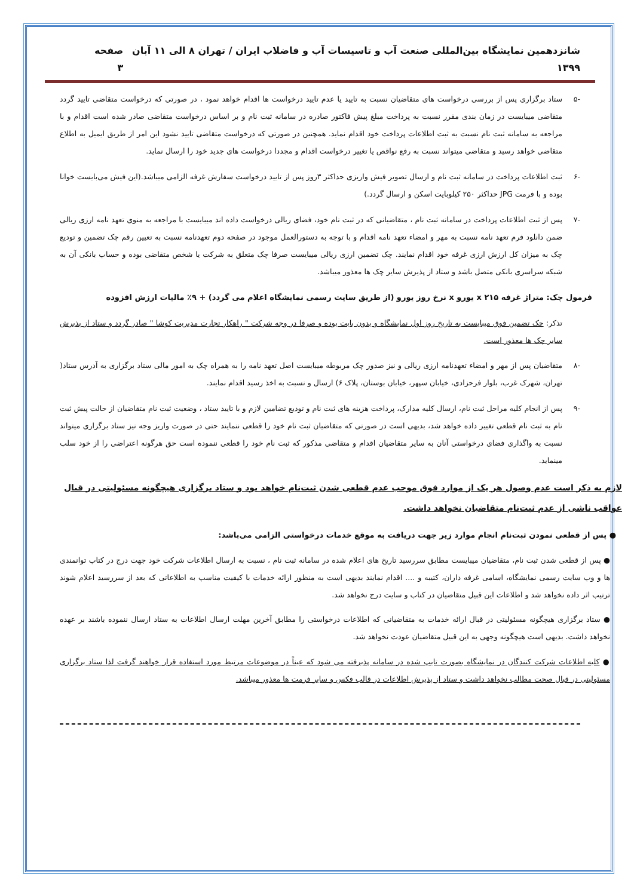شانزدهمین نمایشگاه بین‌المللی صنعت آب و تاسیسات آب و فاضلاب ایران / تهران ۸ الی ۱۱ آبان ۱۳۹۹ صفحه ۳
-۵ ستاد برگزاری پس از بررسی درخواست های متقاضیان نسبت به تایید یا عدم تایید درخواست ها اقدام خواهد نمود ، در صورتی که درخواست متقاضی تایید گردد متقاضی میبایست در زمان بندی مقرر نسبت به پرداخت مبلغ پیش فاکتور صادره در سامانه ثبت نام و بر اساس درخواست متقاضی صادر شده است اقدام و با مراجعه به سامانه ثبت نام نسبت به ثبت اطلاعات پرداخت خود اقدام نماید. همچنین در صورتی که درخواست متقاضی تایید نشود این امر از طریق ایمیل به اطلاع متقاضی خواهد رسید و متقاضی میتواند نسبت به رفع نواقص یا تغییر درخواست اقدام و مجددا درخواست های جدید خود را ارسال نماید.
-۶ ثبت اطلاعات پرداخت در سامانه ثبت نام و ارسال تصویر فیش واریزی حداکثر ۳روز پس از تایید درخواست سفارش غرفه الزامی میباشد.(این فیش می‌بایست خوانا بوده و با فرمت JPG حداکثر ۲۵۰ کیلوبایت اسکن و ارسال گردد.)
-۷ پس از ثبت اطلاعات پرداخت در سامانه ثبت نام ، متقاضیانی که در ثبت نام خود، فضای ریالی درخواست داده اند میبایست با مراجعه به منوی تعهد نامه ارزی ریالی ضمن دانلود فرم تعهد نامه نسبت به مهر و امضاء تعهد نامه اقدام و با توجه به دستورالعمل موجود در صفحه دوم تعهدنامه نسبت به تعیین رقم چک تضمین و تودیع چک به میزان کل ارزش ارزی غرفه خود اقدام نمایند. چک تضمین ارزی ریالی میبایست صرفا چک متعلق به شرکت یا شخص متقاضی بوده و حساب بانکی آن به شبکه سراسری بانکی متصل باشد و ستاد از پذیرش سایر چک ها معذور میباشد.
فرمول چک: متراژ غرفه x ۲۱۵ یورو x نرخ روز یورو (از طریق سایت رسمی نمایشگاه اعلام می گردد) + ۹٪ مالیات ارزش افزوده
تذکر: چک تضمین فوق میبایست به تاریخ روز اول نمایشگاه و بدون بابت بوده و صرفا در وجه شرکت " راهکار تجارت مدیریت کوشا " صادر گردد و ستاد از پذیرش سایر چک ها معذور است.
-۸ متقاضیان پس از مهر و امضاء تعهدنامه ارزی ریالی و نیز صدور چک مربوطه میبایست اصل تعهد نامه را به همراه چک به امور مالی ستاد برگزاری به آدرس ستاد( تهران، شهرک غرب، بلوار فرحزادی، خیابان سپهر، خیابان بوستان، پلاک ۶) ارسال و نسبت به اخذ رسید اقدام نمایند.
-۹ پس از انجام کلیه مراحل ثبت نام، ارسال کلیه مدارک، پرداخت هزینه های ثبت نام و تودیع تضامین لازم و با تایید ستاد ، وضعیت ثبت نام متقاضیان از حالت پیش ثبت نام به ثبت نام قطعی تغییر داده خواهد شد، بدیهی است در صورتی که متقاضیان ثبت نام خود را قطعی ننمایند حتی در صورت واریز وجه نیز ستاد برگزاری میتواند نسبت به واگذاری فضای درخواستی آنان به سایر متقاضیان اقدام و متقاضی مذکور که ثبت نام خود را قطعی ننموده است حق هرگونه اعتراضی را از خود سلب مینماید.
لازم به ذکر است عدم وصول هر یک از موارد فوق موجب عدم قطعی شدن ثبت‌نام خواهد بود و ستاد برگزاری هیچگونه مسئولیتی در قبال عواقب ناشی از عدم ثبت‌نام متقاضیان نخواهد داشت.
● پس از قطعی نمودن ثبت‌نام انجام موارد زیر جهت دریافت به موقع خدمات درخواستی الزامی می‌باشد:
● پس از قطعی شدن ثبت نام، متقاضیان میبایست مطابق سررسید تاریخ های اعلام شده در سامانه ثبت نام ، نسبت به ارسال اطلاعات شرکت خود جهت درج در کتاب توانمندی ها و وب سایت رسمی نمایشگاه، اسامی غرفه داران، کتیبه و .... اقدام نمایند بدیهی است به منظور ارائه خدمات با کیفیت مناسب به اطلاعاتی که بعد از سررسید اعلام شوند ترتیب اثر داده نخواهد شد و اطلاعات این قبیل متقاضیان در کتاب و سایت درج نخواهد شد.
● ستاد برگزاری هیچگونه مسئولیتی در قبال ارائه خدمات به متقاضیانی که اطلاعات درخواستی را مطابق آخرین مهلت ارسال اطلاعات به ستاد ارسال ننموده باشند بر عهده نخواهد داشت. بدیهی است هیچگونه وجهی به این قبیل متقاضیان عودت نخواهد شد.
● کلیه اطلاعات شرکت کنندگان در نمایشگاه بصورت تایپ شده در سامانه پذیرفته می شود که عیناً در موضوعات مرتبط مورد استفاده قرار خواهند گرفت لذا ستاد برگزاری مسئولیتی در قبال صحت مطالب نخواهد داشت و ستاد از پذیرش اطلاعات در قالب فکس و سایر فرمت ها معذور میباشد.